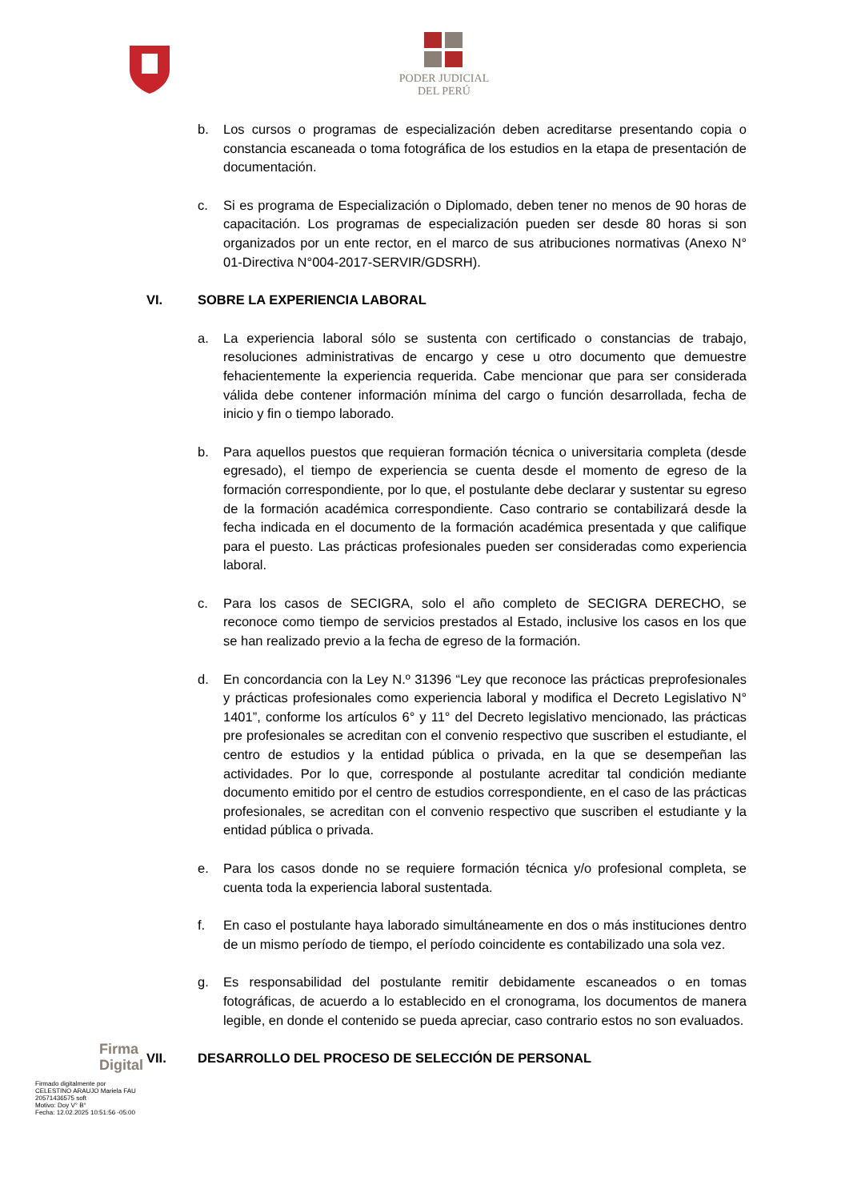PODER JUDICIAL
DEL PERÚ
b. Los cursos o programas de especialización deben acreditarse presentando copia o constancia escaneada o toma fotográfica de los estudios en la etapa de presentación de documentación.
c. Si es programa de Especialización o Diplomado, deben tener no menos de 90 horas de capacitación. Los programas de especialización pueden ser desde 80 horas si son organizados por un ente rector, en el marco de sus atribuciones normativas (Anexo N° 01-Directiva N°004-2017-SERVIR/GDSRH).
VI. SOBRE LA EXPERIENCIA LABORAL
a. La experiencia laboral sólo se sustenta con certificado o constancias de trabajo, resoluciones administrativas de encargo y cese u otro documento que demuestre fehacientemente la experiencia requerida. Cabe mencionar que para ser considerada válida debe contener información mínima del cargo o función desarrollada, fecha de inicio y fin o tiempo laborado.
b. Para aquellos puestos que requieran formación técnica o universitaria completa (desde egresado), el tiempo de experiencia se cuenta desde el momento de egreso de la formación correspondiente, por lo que, el postulante debe declarar y sustentar su egreso de la formación académica correspondiente. Caso contrario se contabilizará desde la fecha indicada en el documento de la formación académica presentada y que califique para el puesto. Las prácticas profesionales pueden ser consideradas como experiencia laboral.
c. Para los casos de SECIGRA, solo el año completo de SECIGRA DERECHO, se reconoce como tiempo de servicios prestados al Estado, inclusive los casos en los que se han realizado previo a la fecha de egreso de la formación.
d. En concordancia con la Ley N.º 31396 “Ley que reconoce las prácticas preprofesionales y prácticas profesionales como experiencia laboral y modifica el Decreto Legislativo N° 1401”, conforme los artículos 6° y 11° del Decreto legislativo mencionado, las prácticas pre profesionales se acreditan con el convenio respectivo que suscriben el estudiante, el centro de estudios y la entidad pública o privada, en la que se desempeñan las actividades. Por lo que, corresponde al postulante acreditar tal condición mediante documento emitido por el centro de estudios correspondiente, en el caso de las prácticas profesionales, se acreditan con el convenio respectivo que suscriben el estudiante y la entidad pública o privada.
e. Para los casos donde no se requiere formación técnica y/o profesional completa, se cuenta toda la experiencia laboral sustentada.
f. En caso el postulante haya laborado simultáneamente en dos o más instituciones dentro de un mismo período de tiempo, el período coincidente es contabilizado una sola vez.
g. Es responsabilidad del postulante remitir debidamente escaneados o en tomas fotográficas, de acuerdo a lo establecido en el cronograma, los documentos de manera legible, en donde el contenido se pueda apreciar, caso contrario estos no son evaluados.
VII. DESARROLLO DEL PROCESO DE SELECCIÓN DE PERSONAL
Firma
Digital
Firmado digitalmente por
CELESTINO ARAUJO Mariela FAU
20571436575 soft
Motivo: Doy V° B°
Fecha: 12.02.2025 10:51:56 -05:00